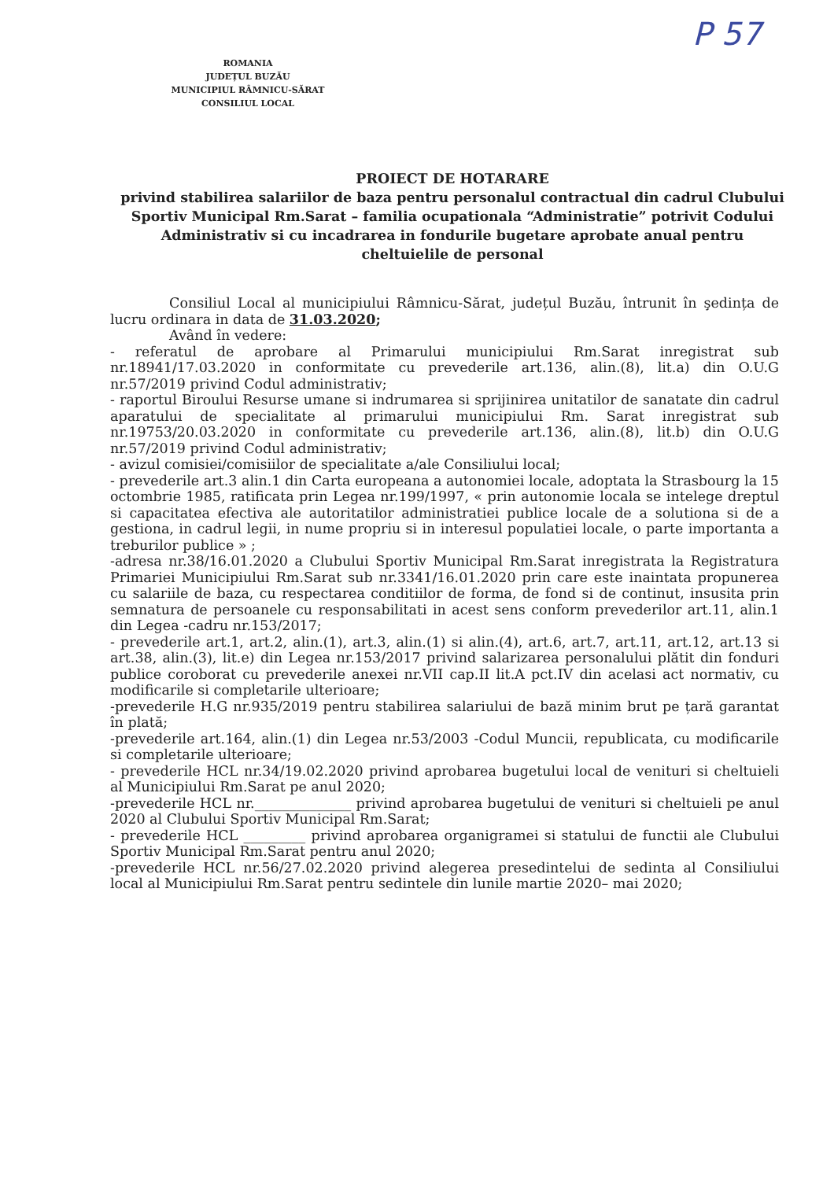ROMANIA
JUDEȚUL BUZĂU
MUNICIPIUL RÂMNICU-SĂRAT
CONSILIUL LOCAL
P 57
PROIECT DE HOTARARE
privind stabilirea salariilor de baza pentru personalul contractual din cadrul Clubului Sportiv Municipal Rm.Sarat – familia ocupationala “Administratie” potrivit Codului Administrativ si cu incadrarea in fondurile bugetare aprobate anual pentru cheltuielile de personal
Consiliul Local al municipiului Râmnicu-Sărat, județul Buzău, întrunit în şedința de lucru ordinara in data de 31.03.2020;
Având în vedere:
- referatul de aprobare al Primarului municipiului Rm.Sarat inregistrat sub nr.18941/17.03.2020 in conformitate cu prevederile art.136, alin.(8), lit.a) din O.U.G nr.57/2019 privind Codul administrativ;
- raportul Biroului Resurse umane si indrumarea si sprijinirea unitatilor de sanatate din cadrul aparatului de specialitate al primarului municipiului Rm. Sarat inregistrat sub nr.19753/20.03.2020 in conformitate cu prevederile art.136, alin.(8), lit.b) din O.U.G nr.57/2019 privind Codul administrativ;
- avizul comisiei/comisiilor de specialitate a/ale Consiliului local;
- prevederile art.3 alin.1 din Carta europeana a autonomiei locale, adoptata la Strasbourg la 15 octombrie 1985, ratificata prin Legea nr.199/1997, « prin autonomie locala se intelege dreptul si capacitatea efectiva ale autoritatilor administratiei publice locale de a solutiona si de a gestiona, in cadrul legii, in nume propriu si in interesul populatiei locale, o parte importanta a treburilor publice » ;
-adresa nr.38/16.01.2020 a Clubului Sportiv Municipal Rm.Sarat inregistrata la Registratura Primariei Municipiului Rm.Sarat sub nr.3341/16.01.2020 prin care este inaintata propunerea cu salariile de baza, cu respectarea conditiilor de forma, de fond si de continut, insusita prin semnatura de persoanele cu responsabilitati in acest sens conform prevederilor art.11, alin.1 din Legea -cadru nr.153/2017;
- prevederile art.1, art.2, alin.(1), art.3, alin.(1) si alin.(4), art.6, art.7, art.11, art.12, art.13 si art.38, alin.(3), lit.e) din Legea nr.153/2017 privind salarizarea personalului plătit din fonduri publice coroborat cu prevederile anexei nr.VII cap.II lit.A pct.IV din acelasi act normativ, cu modificarile si completarile ulterioare;
-prevederile H.G nr.935/2019 pentru stabilirea salariului de bază minim brut pe țară garantat în plată;
-prevederile art.164, alin.(1) din Legea nr.53/2003 -Codul Muncii, republicata, cu modificarile si completarile ulterioare;
- prevederile HCL nr.34/19.02.2020 privind aprobarea bugetului local de venituri si cheltuieli al Municipiului Rm.Sarat pe anul 2020;
-prevederile HCL nr.______________ privind aprobarea bugetului de venituri si cheltuieli pe anul 2020 al Clubului Sportiv Municipal Rm.Sarat;
- prevederile HCL _________ privind aprobarea organigramei si statului de functii ale Clubului Sportiv Municipal Rm.Sarat pentru anul 2020;
-prevederile HCL nr.56/27.02.2020 privind alegerea presedintelui de sedinta al Consiliului local al Municipiului Rm.Sarat pentru sedintele din lunile martie 2020– mai 2020;